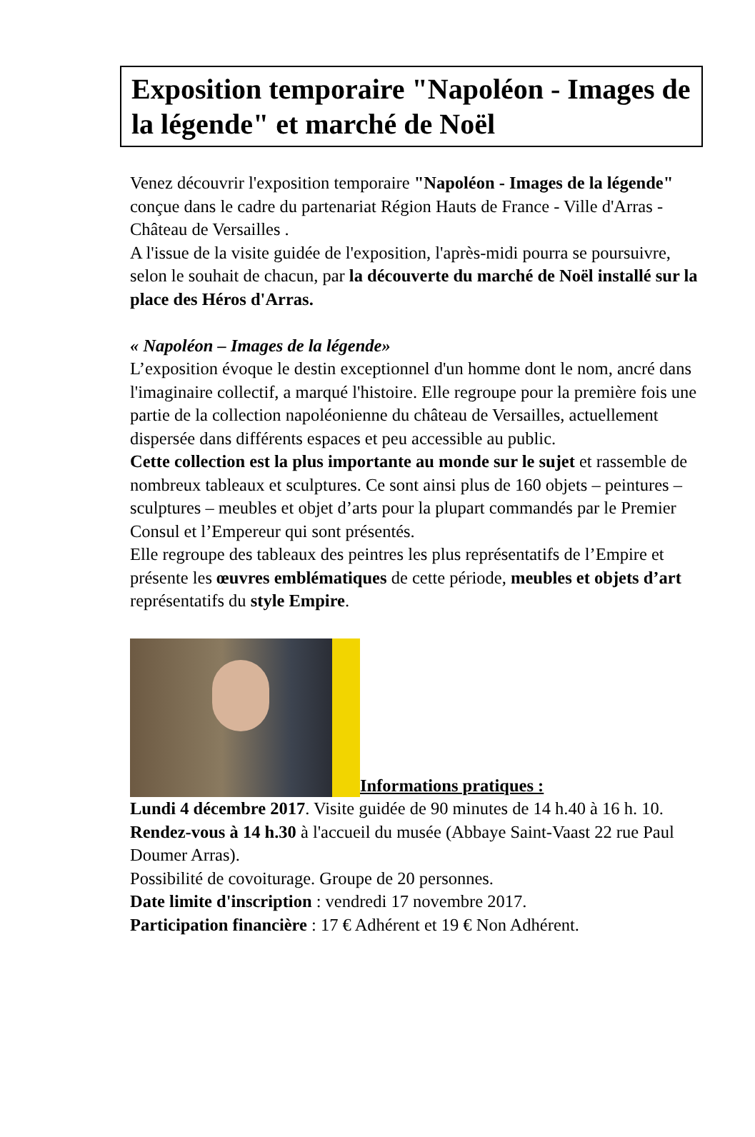Exposition temporaire "Napoléon - Images de la légende" et marché de Noël
Venez découvrir l'exposition temporaire "Napoléon - Images de la légende" conçue dans le cadre du partenariat Région Hauts de France - Ville d'Arras - Château de Versailles .
A l'issue de la visite guidée de l'exposition, l'après-midi pourra se poursuivre, selon le souhait de chacun, par la découverte du marché de Noël installé sur la place des Héros d'Arras.
« Napoléon – Images de la légende»
L’exposition évoque le destin exceptionnel d'un homme dont le nom, ancré dans l'imaginaire collectif, a marqué l'histoire. Elle regroupe pour la première fois une partie de la collection napoléonienne du château de Versailles, actuellement dispersée dans différents espaces et peu accessible au public.
Cette collection est la plus importante au monde sur le sujet et rassemble de nombreux tableaux et sculptures. Ce sont ainsi plus de 160 objets – peintures – sculptures – meubles et objet d’arts pour la plupart commandés par le Premier Consul et l’Empereur qui sont présentés.
Elle regroupe des tableaux des peintres les plus représentatifs de l’Empire et présente les œuvres emblématiques de cette période, meubles et objets d’art représentatifs du style Empire.
Informations pratiques :
Lundi 4 décembre 2017. Visite guidée de 90 minutes de 14 h.40 à 16 h. 10.
Rendez-vous à 14 h.30 à l'accueil du musée (Abbaye Saint-Vaast 22 rue Paul Doumer Arras).
Possibilité de covoiturage. Groupe de 20 personnes.
Date limite d'inscription : vendredi 17 novembre 2017.
Participation financière : 17 € Adhérent et 19 € Non Adhérent.